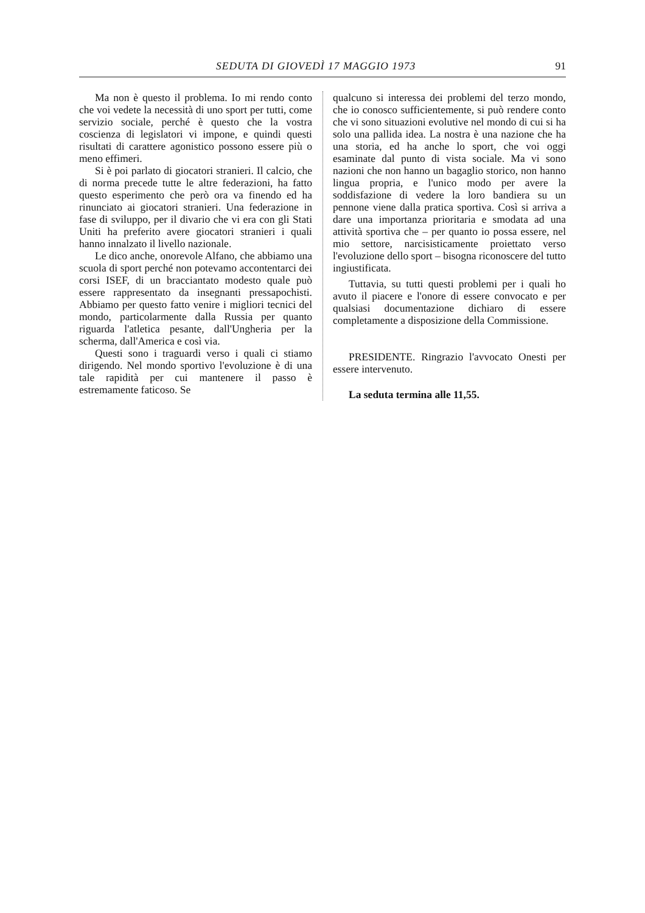SEDUTA DI GIOVEDÌ 17 MAGGIO 1973 91
Ma non è questo il problema. Io mi rendo conto che voi vedete la necessità di uno sport per tutti, come servizio sociale, perché è questo che la vostra coscienza di legislatori vi impone, e quindi questi risultati di carattere agonistico possono essere più o meno effimeri.
Si è poi parlato di giocatori stranieri. Il calcio, che di norma precede tutte le altre federazioni, ha fatto questo esperimento che però ora va finendo ed ha rinunciato ai giocatori stranieri. Una federazione in fase di sviluppo, per il divario che vi era con gli Stati Uniti ha preferito avere giocatori stranieri i quali hanno innalzato il livello nazionale.
Le dico anche, onorevole Alfano, che abbiamo una scuola di sport perché non potevamo accontentarci dei corsi ISEF, di un bracciantato modesto quale può essere rappresentato da insegnanti pressapochisti. Abbiamo per questo fatto venire i migliori tecnici del mondo, particolarmente dalla Russia per quanto riguarda l'atletica pesante, dall'Ungheria per la scherma, dall'America e così via.
Questi sono i traguardi verso i quali ci stiamo dirigendo. Nel mondo sportivo l'evoluzione è di una tale rapidità per cui mantenere il passo è estremamente faticoso. Se
qualcuno si interessa dei problemi del terzo mondo, che io conosco sufficientemente, si può rendere conto che vi sono situazioni evolutive nel mondo di cui si ha solo una pallida idea. La nostra è una nazione che ha una storia, ed ha anche lo sport, che voi oggi esaminate dal punto di vista sociale. Ma vi sono nazioni che non hanno un bagaglio storico, non hanno lingua propria, e l'unico modo per avere la soddisfazione di vedere la loro bandiera su un pennone viene dalla pratica sportiva. Così si arriva a dare una importanza prioritaria e smodata ad una attività sportiva che – per quanto io possa essere, nel mio settore, narcisisticamente proiettato verso l'evoluzione dello sport – bisogna riconoscere del tutto ingiustificata.
Tuttavia, su tutti questi problemi per i quali ho avuto il piacere e l'onore di essere convocato e per qualsiasi documentazione dichiaro di essere completamente a disposizione della Commissione.
PRESIDENTE. Ringrazio l'avvocato Onesti per essere intervenuto.
La seduta termina alle 11,55.